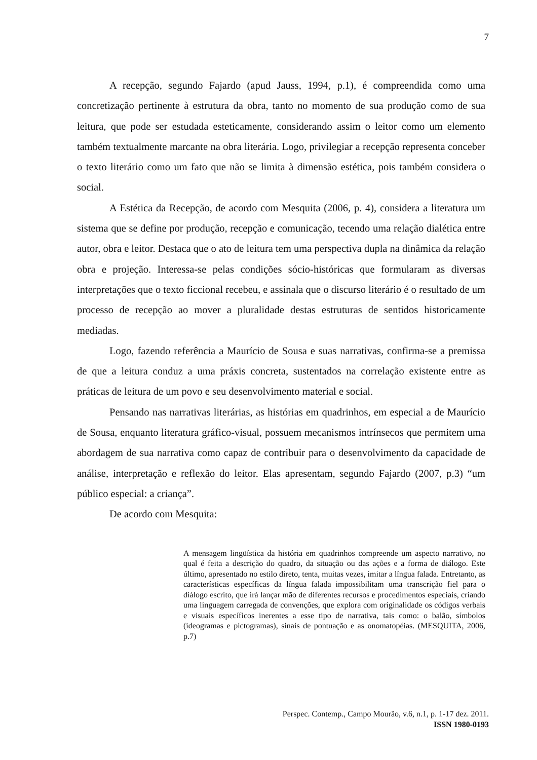7
A recepção, segundo Fajardo (apud Jauss, 1994, p.1), é compreendida como uma concretização pertinente à estrutura da obra, tanto no momento de sua produção como de sua leitura, que pode ser estudada esteticamente, considerando assim o leitor como um elemento também textualmente marcante na obra literária. Logo, privilegiar a recepção representa conceber o texto literário como um fato que não se limita à dimensão estética, pois também considera o social.
A Estética da Recepção, de acordo com Mesquita (2006, p. 4), considera a literatura um sistema que se define por produção, recepção e comunicação, tecendo uma relação dialética entre autor, obra e leitor. Destaca que o ato de leitura tem uma perspectiva dupla na dinâmica da relação obra e projeção. Interessa-se pelas condições sócio-históricas que formularam as diversas interpretações que o texto ficcional recebeu, e assinala que o discurso literário é o resultado de um processo de recepção ao mover a pluralidade destas estruturas de sentidos historicamente mediadas.
Logo, fazendo referência a Maurício de Sousa e suas narrativas, confirma-se a premissa de que a leitura conduz a uma práxis concreta, sustentados na correlação existente entre as práticas de leitura de um povo e seu desenvolvimento material e social.
Pensando nas narrativas literárias, as histórias em quadrinhos, em especial a de Maurício de Sousa, enquanto literatura gráfico-visual, possuem mecanismos intrínsecos que permitem uma abordagem de sua narrativa como capaz de contribuir para o desenvolvimento da capacidade de análise, interpretação e reflexão do leitor. Elas apresentam, segundo Fajardo (2007, p.3) “um público especial: a criança”.
De acordo com Mesquita:
A mensagem lingüística da história em quadrinhos compreende um aspecto narrativo, no qual é feita a descrição do quadro, da situação ou das ações e a forma de diálogo. Este último, apresentado no estilo direto, tenta, muitas vezes, imitar a língua falada. Entretanto, as características específicas da língua falada impossibilitam uma transcrição fiel para o diálogo escrito, que irá lançar mão de diferentes recursos e procedimentos especiais, criando uma linguagem carregada de convenções, que explora com originalidade os códigos verbais e visuais específicos inerentes a esse tipo de narrativa, tais como: o balão, símbolos (ideogramas e pictogramas), sinais de pontuação e as onomatopéias. (MESQUITA, 2006, p.7)
Perspec. Contemp., Campo Mourão, v.6, n.1, p. 1-17 dez. 2011.
ISSN 1980-0193